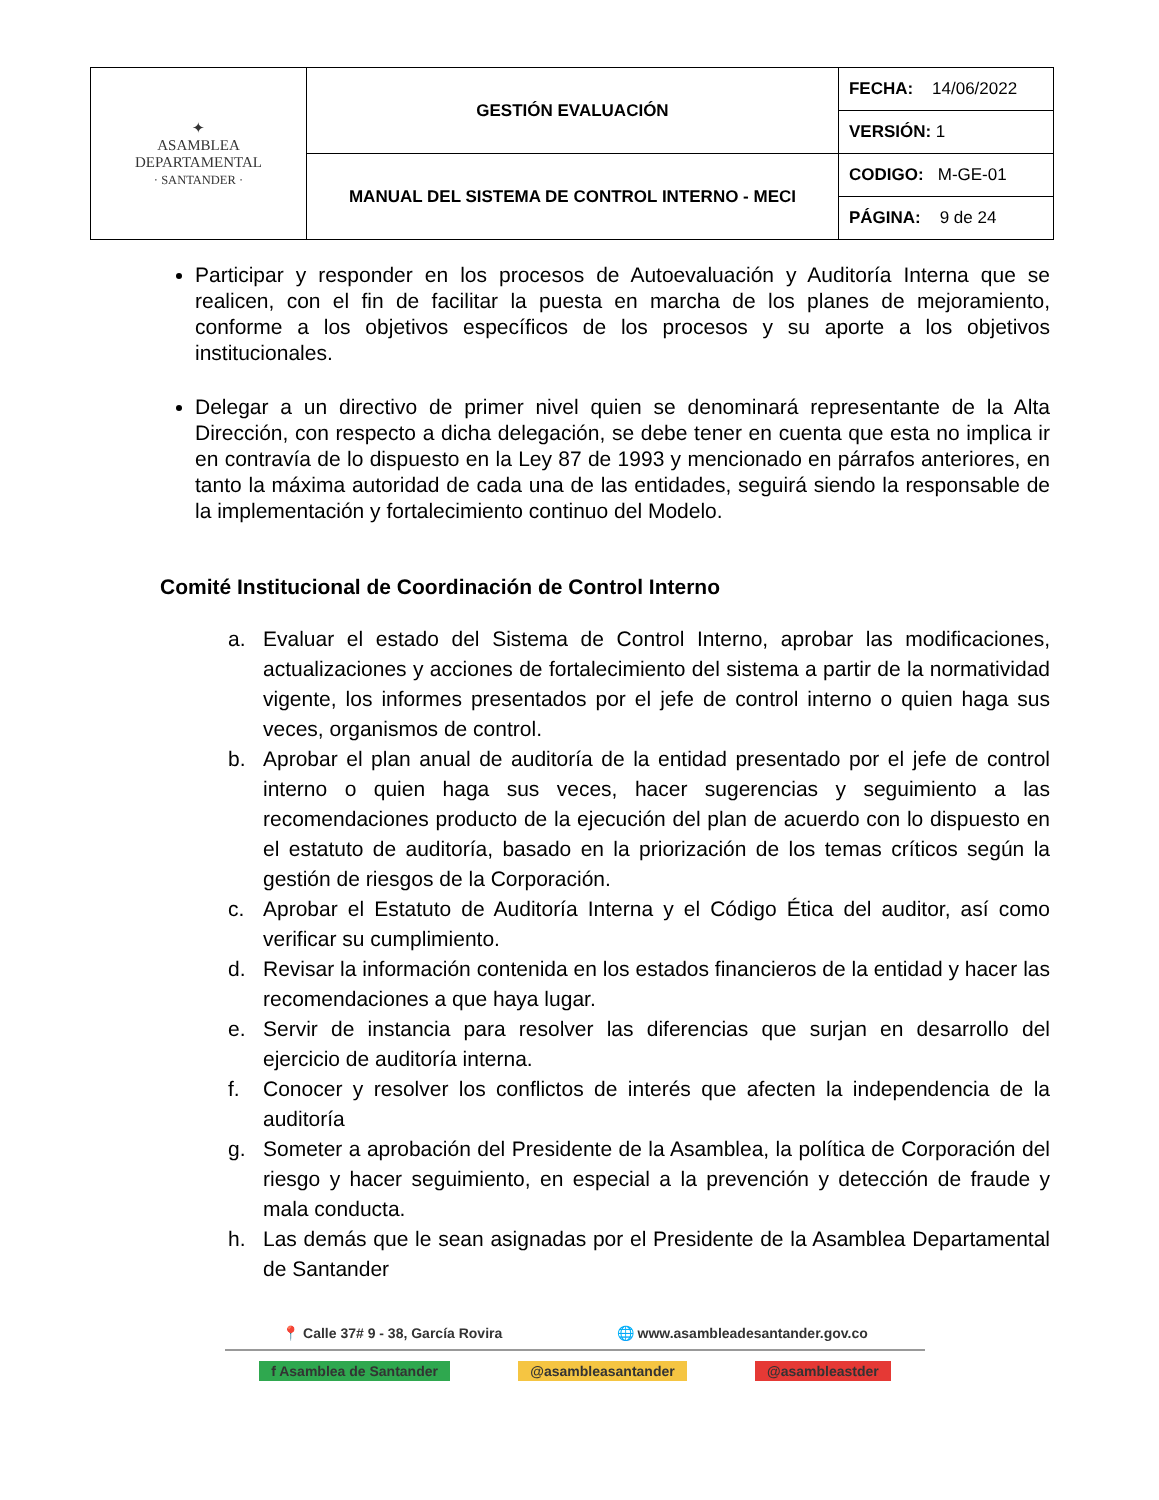| ✦ ASAMBLEA DEPARTAMENTAL · SANTANDER · | GESTIÓN EVALUACIÓN | FECHA: 14/06/2022 |
| | | VERSIÓN: 1 |
| | MANUAL DEL SISTEMA DE CONTROL INTERNO - MECI | CODIGO: M-GE-01 |
| | | PÁGINA: 9 de 24 |
Participar y responder en los procesos de Autoevaluación y Auditoría Interna que se realicen, con el fin de facilitar la puesta en marcha de los planes de mejoramiento, conforme a los objetivos específicos de los procesos y su aporte a los objetivos institucionales.
Delegar a un directivo de primer nivel quien se denominará representante de la Alta Dirección, con respecto a dicha delegación, se debe tener en cuenta que esta no implica ir en contravía de lo dispuesto en la Ley 87 de 1993 y mencionado en párrafos anteriores, en tanto la máxima autoridad de cada una de las entidades, seguirá siendo la responsable de la implementación y fortalecimiento continuo del Modelo.
Comité Institucional de Coordinación de Control Interno
a. Evaluar el estado del Sistema de Control Interno, aprobar las modificaciones, actualizaciones y acciones de fortalecimiento del sistema a partir de la normatividad vigente, los informes presentados por el jefe de control interno o quien haga sus veces, organismos de control.
b. Aprobar el plan anual de auditoría de la entidad presentado por el jefe de control interno o quien haga sus veces, hacer sugerencias y seguimiento a las recomendaciones producto de la ejecución del plan de acuerdo con lo dispuesto en el estatuto de auditoría, basado en la priorización de los temas críticos según la gestión de riesgos de la Corporación.
c. Aprobar el Estatuto de Auditoría Interna y el Código Ética del auditor, así como verificar su cumplimiento.
d. Revisar la información contenida en los estados financieros de la entidad y hacer las recomendaciones a que haya lugar.
e. Servir de instancia para resolver las diferencias que surjan en desarrollo del ejercicio de auditoría interna.
f. Conocer y resolver los conflictos de interés que afecten la independencia de la auditoría
g. Someter a aprobación del Presidente de la Asamblea, la política de Corporación del riesgo y hacer seguimiento, en especial a la prevención y detección de fraude y mala conducta.
h. Las demás que le sean asignadas por el Presidente de la Asamblea Departamental de Santander
📍 Calle 37# 9 - 38, García Rovira 🌐 www.asambleadesantander.gov.co
f Asamblea de Santander @asambleasantander @asambleastder